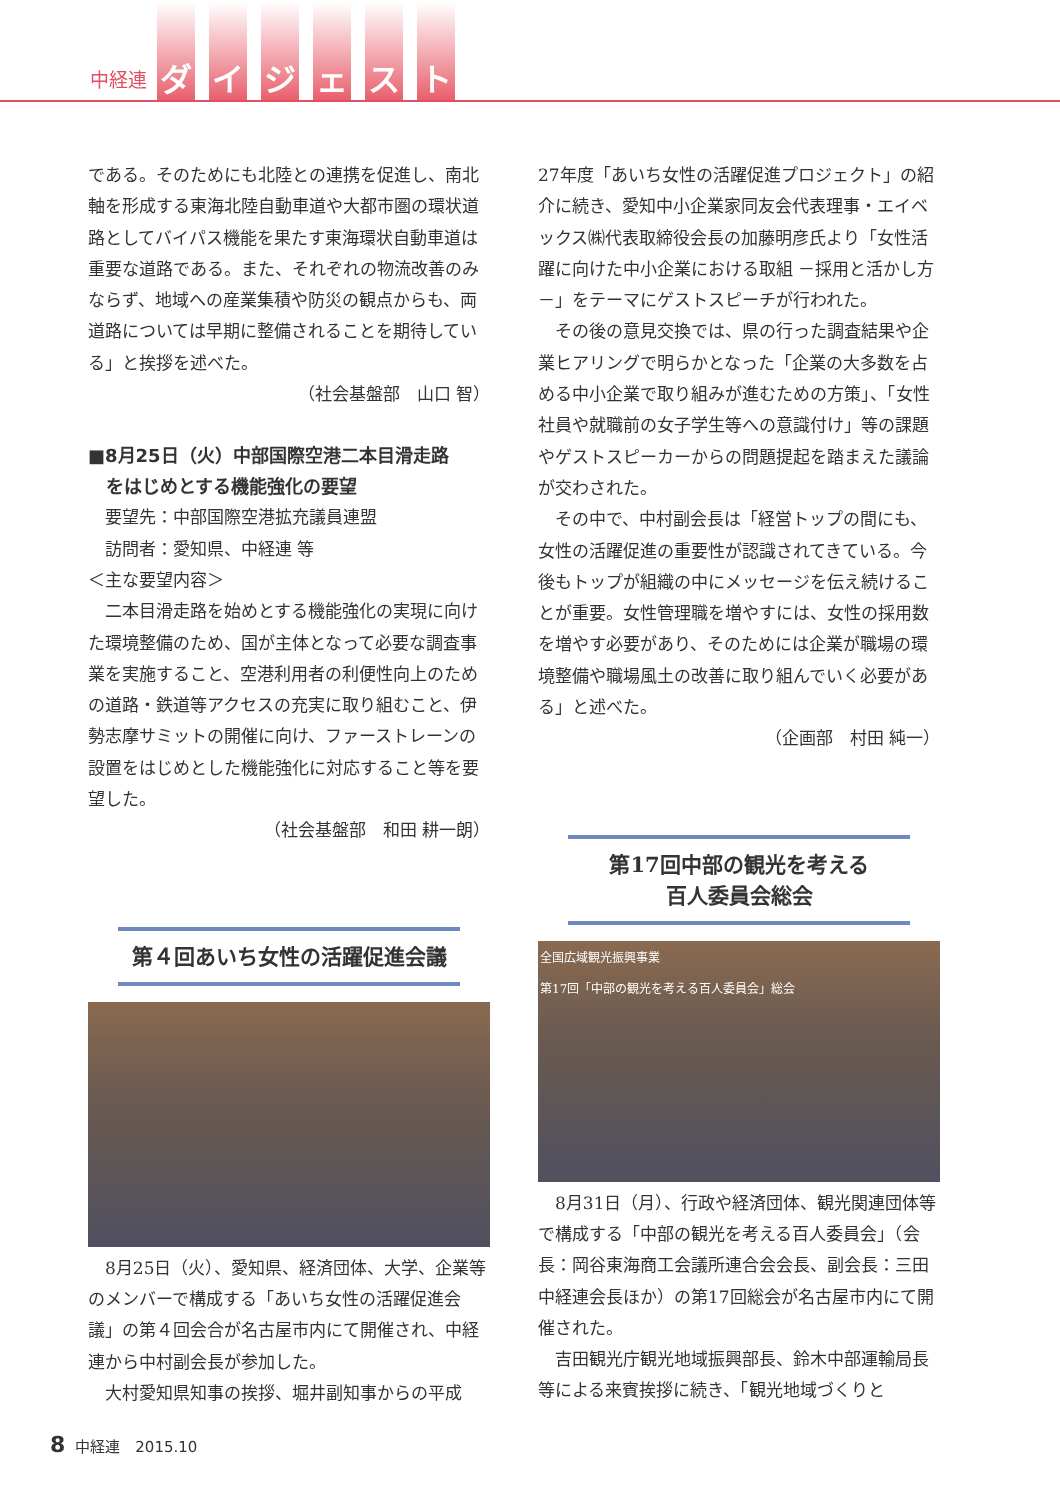中経連 ダイジェスト
である。そのためにも北陸との連携を促進し、南北軸を形成する東海北陸自動車道や大都市圏の環状道路としてバイパス機能を果たす東海環状自動車道は重要な道路である。また、それぞれの物流改善のみならず、地域への産業集積や防災の観点からも、両道路については早期に整備されることを期待している」と挨拶を述べた。
（社会基盤部　山口 智）
■8月25日（火）中部国際空港二本目滑走路
　をはじめとする機能強化の要望
　要望先：中部国際空港拡充議員連盟
　訪問者：愛知県、中経連 等
＜主な要望内容＞
二本目滑走路を始めとする機能強化の実現に向けた環境整備のため、国が主体となって必要な調査事業を実施すること、空港利用者の利便性向上のための道路・鉄道等アクセスの充実に取り組むこと、伊勢志摩サミットの開催に向け、ファーストレーンの設置をはじめとした機能強化に対応すること等を要望した。
（社会基盤部　和田 耕一朗）
第４回あいち女性の活躍促進会議
8月25日（火）、愛知県、経済団体、大学、企業等のメンバーで構成する「あいち女性の活躍促進会議」の第４回会合が名古屋市内にて開催され、中経連から中村副会長が参加した。
大村愛知県知事の挨拶、堀井副知事からの平成
27年度「あいち女性の活躍促進プロジェクト」の紹介に続き、愛知中小企業家同友会代表理事・エイベックス㈱代表取締役会長の加藤明彦氏より「女性活躍に向けた中小企業における取組 －採用と活かし方－」をテーマにゲストスピーチが行われた。
その後の意見交換では、県の行った調査結果や企業ヒアリングで明らかとなった「企業の大多数を占める中小企業で取り組みが進むための方策」、「女性社員や就職前の女子学生等への意識付け」等の課題やゲストスピーカーからの問題提起を踏まえた議論が交わされた。
その中で、中村副会長は「経営トップの間にも、女性の活躍促進の重要性が認識されてきている。今後もトップが組織の中にメッセージを伝え続けることが重要。女性管理職を増やすには、女性の採用数を増やす必要があり、そのためには企業が職場の環境整備や職場風土の改善に取り組んでいく必要がある」と述べた。
（企画部　村田 純一）
第17回中部の観光を考える
百人委員会総会
全国広域観光振興事業
第17回「中部の観光を考える百人委員会」総会
8月31日（月）、行政や経済団体、観光関連団体等で構成する「中部の観光を考える百人委員会」（会長：岡谷東海商工会議所連合会会長、副会長：三田中経連会長ほか）の第17回総会が名古屋市内にて開催された。
吉田観光庁観光地域振興部長、鈴木中部運輸局長等による来賓挨拶に続き、「観光地域づくりと
8 中経連　2015.10